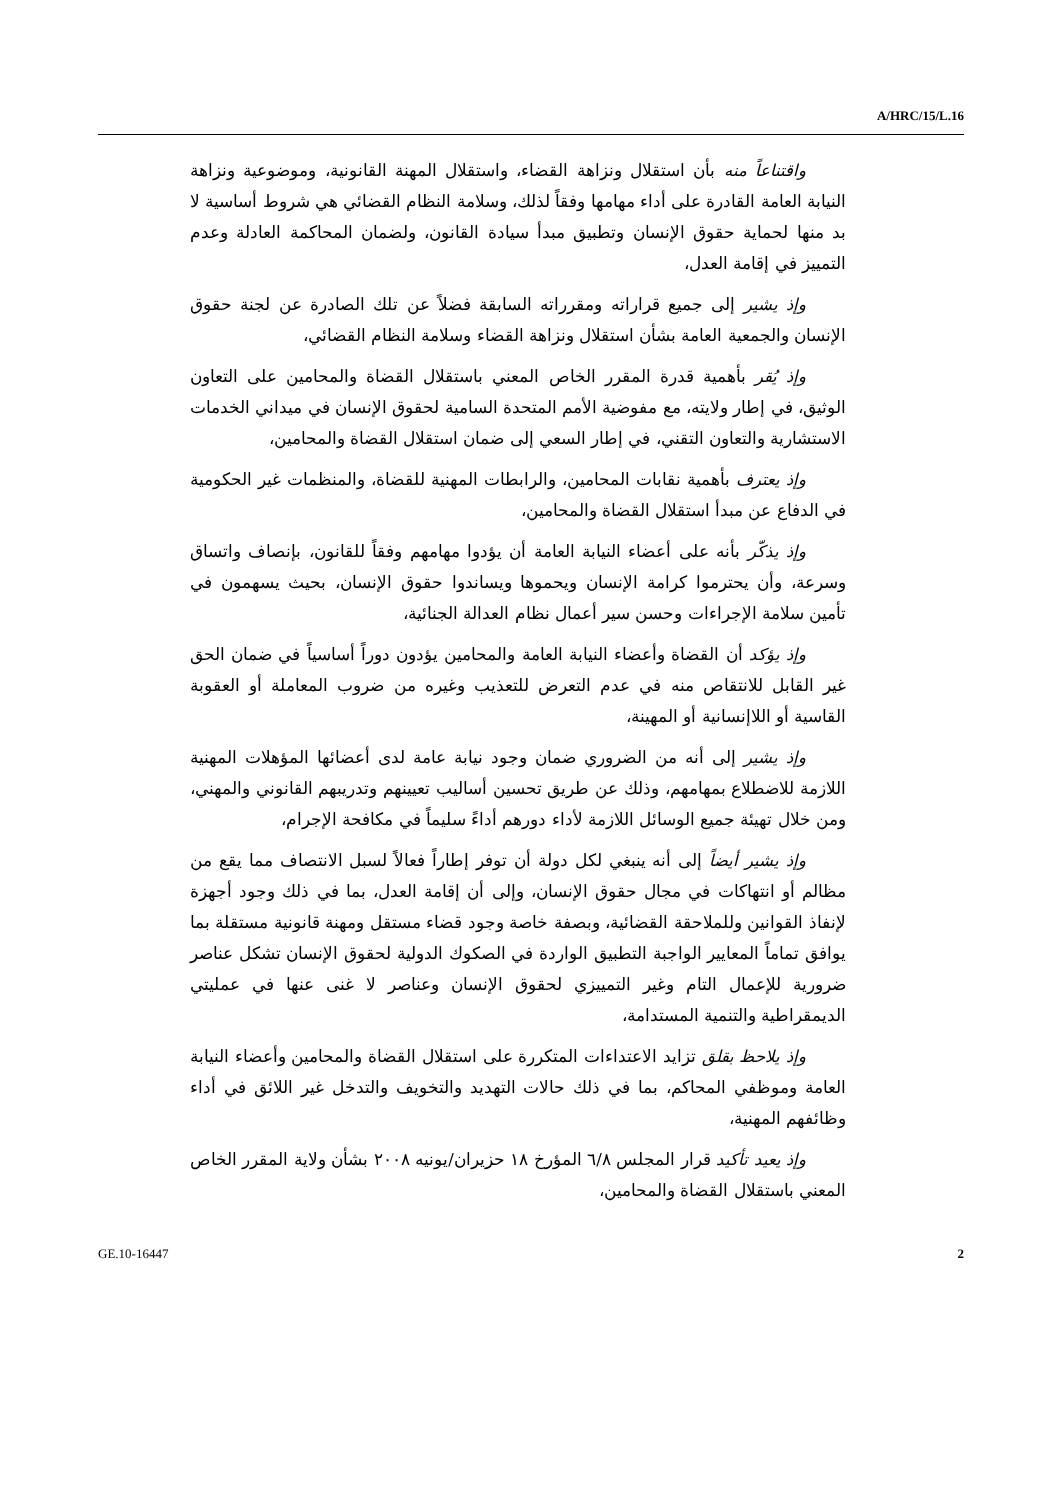A/HRC/15/L.16
واقتناعاً منه بأن استقلال ونزاهة القضاء، واستقلال المهنة القانونية، وموضوعية ونزاهة النيابة العامة القادرة على أداء مهامها وفقاً لذلك، وسلامة النظام القضائي هي شروط أساسية لا بد منها لحماية حقوق الإنسان وتطبيق مبدأ سيادة القانون، ولضمان المحاكمة العادلة وعدم التمييز في إقامة العدل،
وإذ يشير إلى جميع قراراته ومقرراته السابقة فضلاً عن تلك الصادرة عن لجنة حقوق الإنسان والجمعية العامة بشأن استقلال ونزاهة القضاء وسلامة النظام القضائي،
وإذ يُقر بأهمية قدرة المقرر الخاص المعني باستقلال القضاة والمحامين على التعاون الوثيق، في إطار ولايته، مع مفوضية الأمم المتحدة السامية لحقوق الإنسان في ميداني الخدمات الاستشارية والتعاون التقني، في إطار السعي إلى ضمان استقلال القضاة والمحامين،
وإذ يعترف بأهمية نقابات المحامين، والرابطات المهنية للقضاة، والمنظمات غير الحكومية في الدفاع عن مبدأ استقلال القضاة والمحامين،
وإذ يذكّر بأنه على أعضاء النيابة العامة أن يؤدوا مهامهم وفقاً للقانون، بإنصاف واتساق وسرعة، وأن يحترموا كرامة الإنسان ويحموها ويساندوا حقوق الإنسان، بحيث يسهمون في تأمين سلامة الإجراءات وحسن سير أعمال نظام العدالة الجنائية،
وإذ يؤكد أن القضاة وأعضاء النيابة العامة والمحامين يؤدون دوراً أساسياً في ضمان الحق غير القابل للانتقاص منه في عدم التعرض للتعذيب وغيره من ضروب المعاملة أو العقوبة القاسية أو اللاإنسانية أو المهينة،
وإذ يشير إلى أنه من الضروري ضمان وجود نيابة عامة لدى أعضائها المؤهلات المهنية اللازمة للاضطلاع بمهامهم، وذلك عن طريق تحسين أساليب تعيينهم وتدريبهم القانوني والمهني، ومن خلال تهيئة جميع الوسائل اللازمة لأداء دورهم أداءً سليماً في مكافحة الإجرام،
وإذ يشير أيضاً إلى أنه ينبغي لكل دولة أن توفر إطاراً فعالاً لسبل الانتصاف مما يقع من مظالم أو انتهاكات في مجال حقوق الإنسان، وإلى أن إقامة العدل، بما في ذلك وجود أجهزة لإنفاذ القوانين وللملاحقة القضائية، وبصفة خاصة وجود قضاء مستقل ومهنة قانونية مستقلة بما يوافق تماماً المعايير الواجبة التطبيق الواردة في الصكوك الدولية لحقوق الإنسان تشكل عناصر ضرورية للإعمال التام وغير التمييزي لحقوق الإنسان وعناصر لا غنى عنها في عمليتي الديمقراطية والتنمية المستدامة،
وإذ يلاحظ بقلق تزايد الاعتداءات المتكررة على استقلال القضاة والمحامين وأعضاء النيابة العامة وموظفي المحاكم، بما في ذلك حالات التهديد والتخويف والتدخل غير اللائق في أداء وظائفهم المهنية،
وإذ يعيد تأكيد قرار المجلس ٦/٨ المؤرخ ١٨ حزيران/يونيه ٢٠٠٨ بشأن ولاية المقرر الخاص المعني باستقلال القضاة والمحامين،
GE.10-16447 2